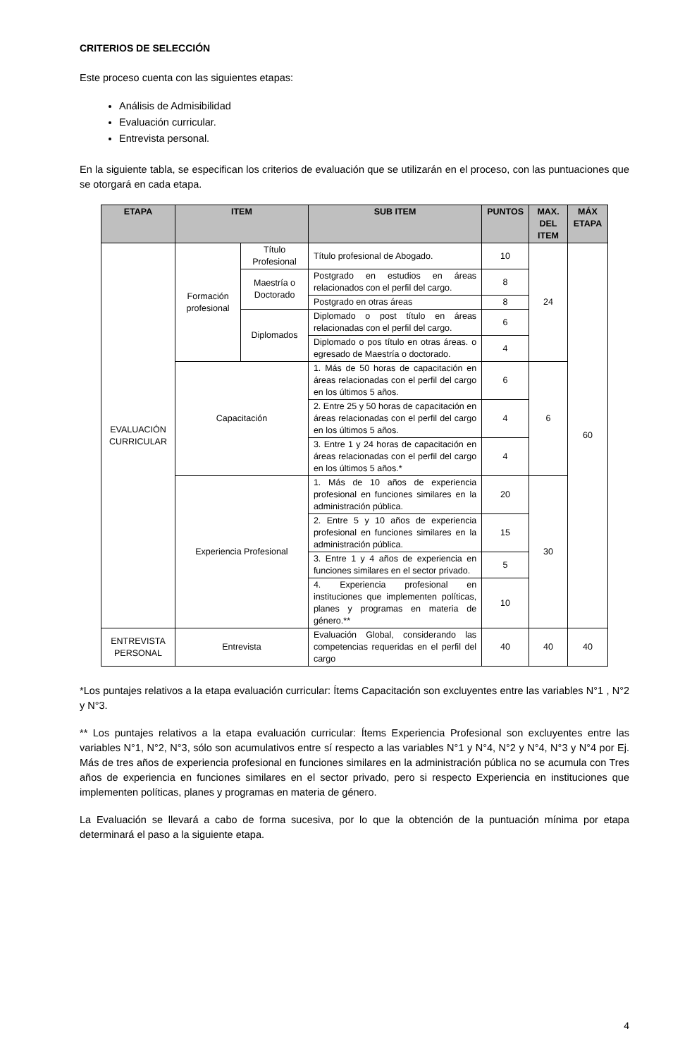CRITERIOS DE SELECCIÓN
Este proceso cuenta con las siguientes etapas:
Análisis de Admisibilidad
Evaluación curricular.
Entrevista personal.
En la siguiente tabla, se especifican los criterios de evaluación que se utilizarán en el proceso, con las puntuaciones que se otorgará en cada etapa.
| ETAPA | ITEM | | SUB ITEM | PUNTOS | MAX. DEL ITEM | MÁX ETAPA |
| --- | --- | --- | --- | --- | --- | --- |
| EVALUACIÓN CURRICULAR | Formación profesional | Título Profesional | Título profesional de Abogado. | 10 | 24 | 60 |
| | | Maestría o Doctorado | Postgrado en estudios en áreas relacionados con el perfil del cargo. | 8 | | |
| | | | Postgrado en otras áreas | 8 | | |
| | | Diplomados | Diplomado o post título en áreas relacionadas con el perfil del cargo. | 6 | | |
| | | | Diplomado o pos título en otras áreas. o egresado de Maestría o doctorado. | 4 | | |
| | Capacitación | | 1. Más de 50 horas de capacitación en áreas relacionadas con el perfil del cargo en los últimos 5 años. | 6 | 6 | |
| | | | 2. Entre 25 y 50 horas de capacitación en áreas relacionadas con el perfil del cargo en los últimos 5 años. | 4 | | |
| | | | 3. Entre 1 y 24 horas de capacitación en áreas relacionadas con el perfil del cargo en los últimos 5 años.* | 4 | | |
| | Experiencia Profesional | | 1. Más de 10 años de experiencia profesional en funciones similares en la administración pública. | 20 | 30 | |
| | | | 2. Entre 5 y 10 años de experiencia profesional en funciones similares en la administración pública. | 15 | | |
| | | | 3. Entre 1 y 4 años de experiencia en funciones similares en el sector privado. | 5 | | |
| | | | 4. Experiencia profesional en instituciones que implementen políticas, planes y programas en materia de género.** | 10 | | |
| ENTREVISTA PERSONAL | Entrevista | | Evaluación Global, considerando las competencias requeridas en el perfil del cargo | 40 | 40 | 40 |
*Los puntajes relativos a la etapa evaluación curricular: Ítems Capacitación son excluyentes entre las variables N°1 , N°2 y N°3.
** Los puntajes relativos a la etapa evaluación curricular: Ítems Experiencia Profesional son excluyentes entre las variables N°1, N°2, N°3, sólo son acumulativos entre sí respecto a las variables N°1 y N°4, N°2 y N°4, N°3 y N°4 por Ej. Más de tres años de experiencia profesional en funciones similares en la administración pública no se acumula con Tres años de experiencia en funciones similares en el sector privado, pero si respecto Experiencia en instituciones que implementen políticas, planes y programas en materia de género.
La Evaluación se llevará a cabo de forma sucesiva, por lo que la obtención de la puntuación mínima por etapa determinará el paso a la siguiente etapa.
4